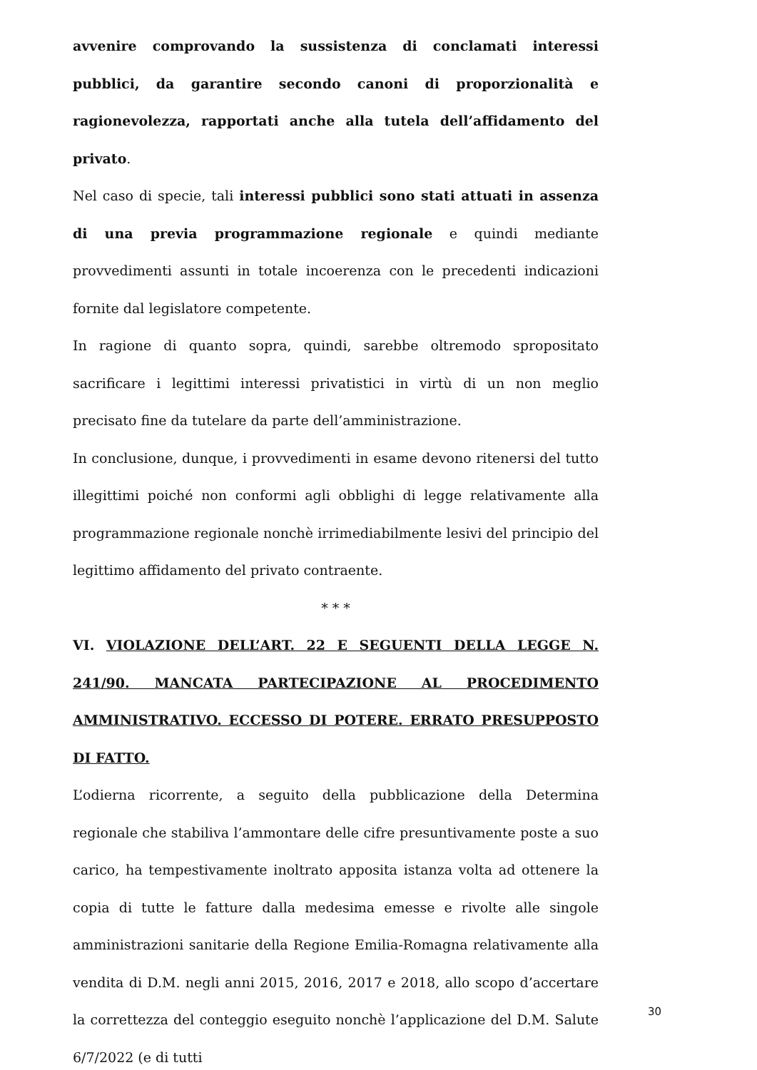avvenire comprovando la sussistenza di conclamati interessi pubblici, da garantire secondo canoni di proporzionalità e ragionevolezza, rapportati anche alla tutela dell’affidamento del privato.
Nel caso di specie, tali interessi pubblici sono stati attuati in assenza di una previa programmazione regionale e quindi mediante provvedimenti assunti in totale incoerenza con le precedenti indicazioni fornite dal legislatore competente.
In ragione di quanto sopra, quindi, sarebbe oltremodo spropositato sacrificare i legittimi interessi privatistici in virtù di un non meglio precisato fine da tutelare da parte dell’amministrazione.
In conclusione, dunque, i provvedimenti in esame devono ritenersi del tutto illegittimi poiché non conformi agli obblighi di legge relativamente alla programmazione regionale nonchè irrimediabilmente lesivi del principio del legittimo affidamento del privato contraente.
* * *
VI. VIOLAZIONE DELL’ART. 22 E SEGUENTI DELLA LEGGE N. 241/90. MANCATA PARTECIPAZIONE AL PROCEDIMENTO AMMINISTRATIVO. ECCESSO DI POTERE. ERRATO PRESUPPOSTO DI FATTO.
L’odierna ricorrente, a seguito della pubblicazione della Determina regionale che stabiliva l’ammontare delle cifre presuntivamente poste a suo carico, ha tempestivamente inoltrato apposita istanza volta ad ottenere la copia di tutte le fatture dalla medesima emesse e rivolte alle singole amministrazioni sanitarie della Regione Emilia-Romagna relativamente alla vendita di D.M. negli anni 2015, 2016, 2017 e 2018, allo scopo d’accertare la correttezza del conteggio eseguito nonchè l’applicazione del D.M. Salute 6/7/2022 (e di tutti
30